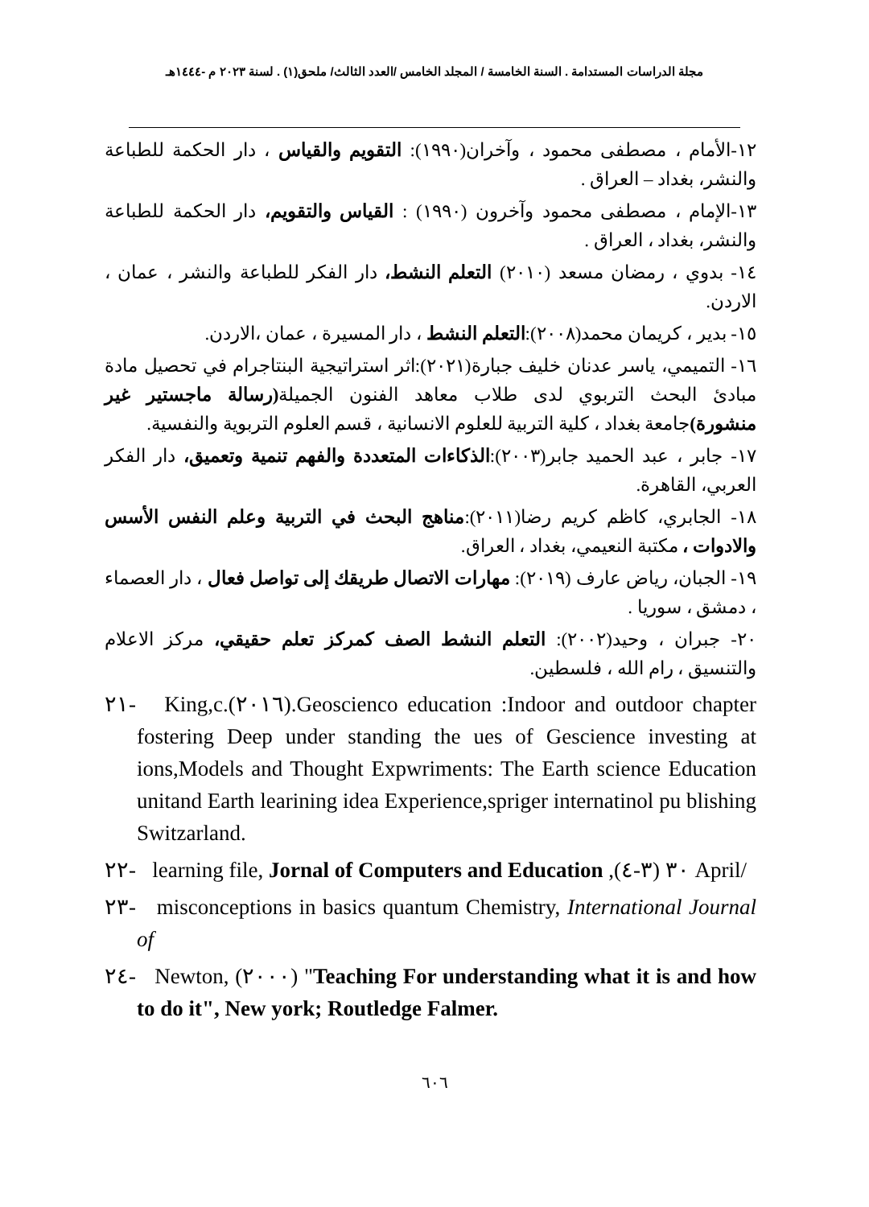مجلة الدراسات المستدامة . السنة الخامسة / المجلد الخامس /العدد الثالث/ ملحق(١) . لسنة ٢٠٢٣ م -١٤٤٤هـ
١٢-الأمام ، مصطفى محمود ، وآخران(١٩٩٠): التقويم والقياس ، دار الحكمة للطباعة والنشر، بغداد – العراق .
١٣-الإمام ، مصطفى محمود وآخرون (١٩٩٠) : القياس والتقويم، دار الحكمة للطباعة والنشر، بغداد ، العراق .
١٤- بدوي ، رمضان مسعد (٢٠١٠) التعلم النشط، دار الفكر للطباعة والنشر ، عمان ، الاردن.
١٥- بدير ، كريمان محمد(٢٠٠٨):التعلم النشط ، دار المسيرة ، عمان ،الاردن.
١٦- التميمي، ياسر عدنان خليف جبارة(٢٠٢١):اثر استراتيجية البنتاجرام في تحصيل مادة مبادئ البحث التربوي لدى طلاب معاهد الفنون الجميلة(رسالة ماجستير غير منشورة) جامعة بغداد ، كلية التربية للعلوم الانسانية ، قسم العلوم التربوية والنفسية.
١٧- جابر ، عبد الحميد جابر(٢٠٠٣):الذكاءات المتعددة والفهم تنمية وتعميق، دار الفكر العربي، القاهرة.
١٨- الجابري، كاظم كريم رضا(٢٠١١):مناهج البحث في التربية وعلم النفس الأسس والادوات ، مكتبة النعيمي، بغداد ، العراق.
١٩- الجبان، رياض عارف (٢٠١٩): مهارات الاتصال طريقك إلى تواصل فعال ، دار العصماء ، دمشق ، سوريا .
٢٠- جبران ، وحيد(٢٠٠٢): التعلم النشط الصف كمركز تعلم حقيقي، مركز الاعلام والتنسيق ، رام الله ، فلسطين.
٢١- King,c.(٢٠١٦).Geoscienco education :Indoor and outdoor chapter fostering Deep under standing the ues of Gescience investing at ions,Models and Thought Expwriments: The Earth science Education unitand Earth learining idea Experience,spriger internatinol pu blishing Switzarland.
٢٢- learning file, Jornal of Computers and Education ,٣٠ (٣-٤) April/
٢٣- misconceptions in basics quantum Chemistry, International Journal of
٢٤- Newton, (٢٠٠٠) "Teaching For understanding what it is and how to do it", New york; Routledge Falmer.
٦٠٦